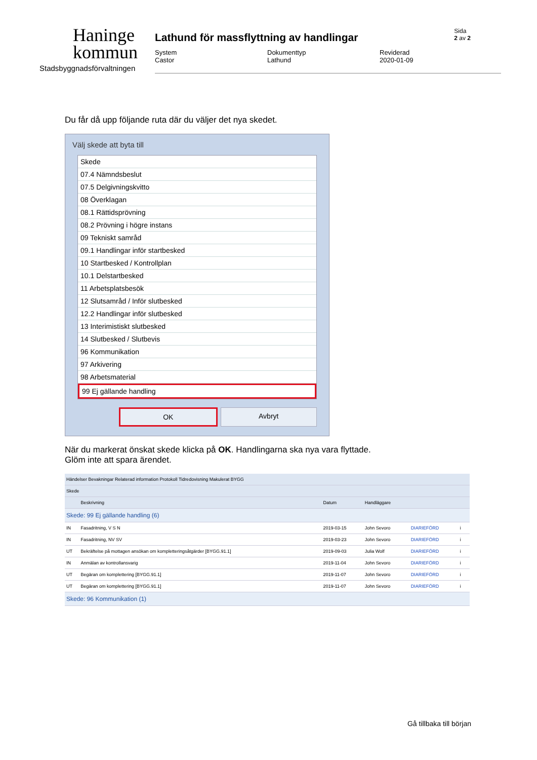Haninge
kommun
Stadsbyggnadsförvaltningen
Lathund för massflyttning av handlingar
System
Castor
Dokumenttyp
Lathund
Reviderad
2020-01-09
Sida
2 av 2
Du får då upp följande ruta där du väljer det nya skedet.
Välj skede att byta till
Skede
07.4 Nämndsbeslut
07.5 Delgivningskvitto
08 Överklagan
08.1 Rättidsprövning
08.2 Prövning i högre instans
09 Tekniskt samråd
09.1 Handlingar inför startbesked
10 Startbesked / Kontrollplan
10.1 Delstartbesked
11 Arbetsplatsbesök
12 Slutsamråd / Inför slutbesked
12.2 Handlingar inför slutbesked
13 Interimistiskt slutbesked
14 Slutbesked / Slutbevis
96 Kommunikation
97 Arkivering
98 Arbetsmaterial
99 Ej gällande handling
OK Avbryt
När du markerat önskat skede klicka på OK. Handlingarna ska nya vara flyttade.
Glöm inte att spara ärendet.
| Händelser Bevakningar Relaterad information Protokoll Tidredovisning Makulerat BYGG | | | | | | |
| --- | --- | --- | --- | --- | --- | --- |
| Skede | | | | | | |
| | Beskrivning | Datum | Handläggare | | | |
| Skede: 99 Ej gällande handling (6) | | | | | | |
| IN | Fasadritning, V S N | 2019-03-15 | John Sevoro | DIARIEFÖRD | i | |
| IN | Fasadritning, NV SV | 2019-03-23 | John Sevoro | DIARIEFÖRD | i | |
| UT | Bekräftelse på mottagen ansökan om kompletteringsåtgärder [BYGG.91.1] | 2019-09-03 | Julia Wolf | DIARIEFÖRD | i | |
| IN | Anmälan av kontrollansvarig | 2019-11-04 | John Sevoro | DIARIEFÖRD | i | |
| UT | Begäran om komplettering [BYGG.91.1] | 2019-11-07 | John Sevoro | DIARIEFÖRD | i | |
| UT | Begäran om komplettering [BYGG.91.1] | 2019-11-07 | John Sevoro | DIARIEFÖRD | i | |
| Skede: 96 Kommunikation (1) | | | | | | |
Gå tillbaka till början